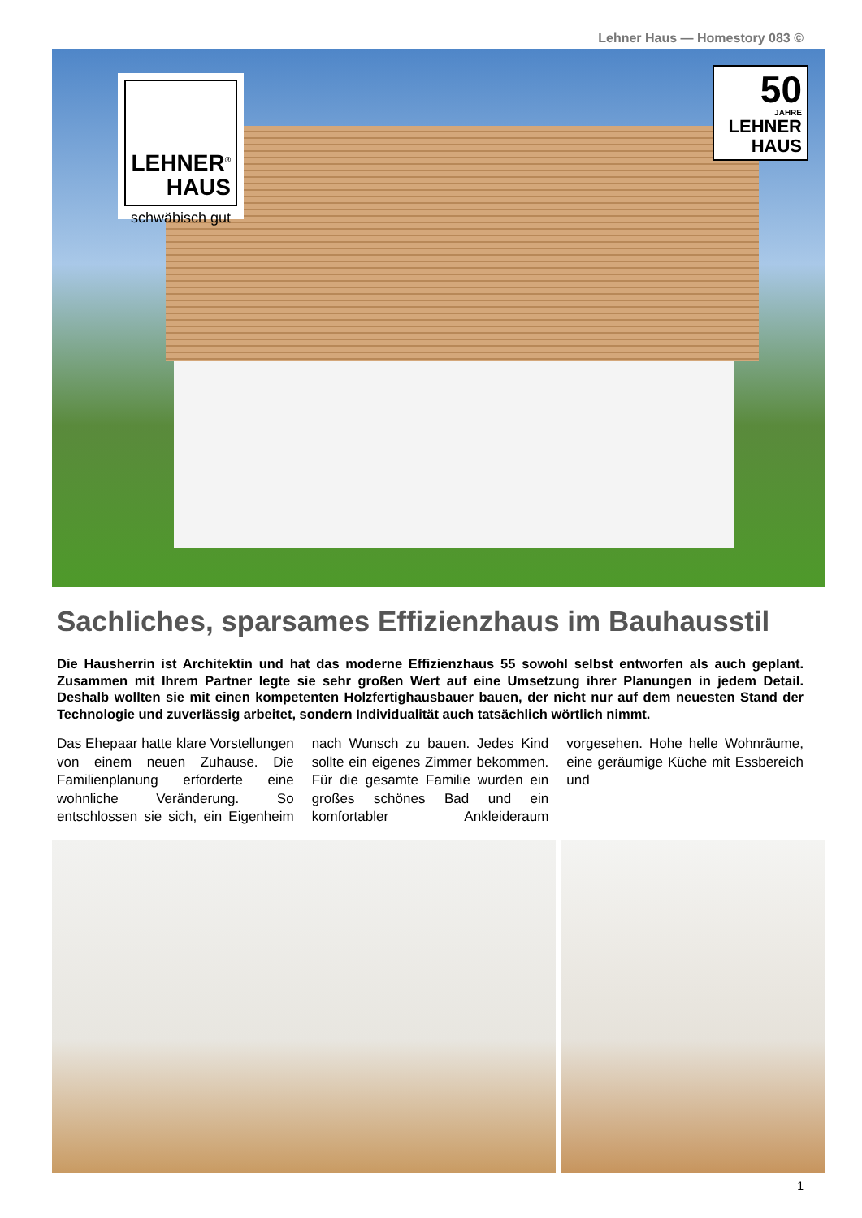Lehner Haus — Homestory 083 ©
LEHNER<sup>®</sup>
HAUS
schwäbisch gut
50
JAHRE
LEHNER
HAUS
Sachliches, sparsames Effizienzhaus im Bauhausstil
Die Hausherrin ist Architektin und hat das moderne Effizienzhaus 55 sowohl selbst entworfen als auch geplant. Zusammen mit Ihrem Partner legte sie sehr großen Wert auf eine Umsetzung ihrer Planungen in jedem Detail. Deshalb wollten sie mit einen kompetenten Holzfertighausbauer bauen, der nicht nur auf dem neuesten Stand der Technologie und zuverlässig arbeitet, sondern Individualität auch tatsächlich wörtlich nimmt.
Das Ehepaar hatte klare Vorstellungen von einem neuen Zuhause. Die Familienplanung erforderte eine wohnliche Veränderung. So entschlossen sie sich, ein Eigenheim nach Wunsch zu bauen. Jedes Kind sollte ein eigenes Zimmer bekommen. Für die gesamte Familie wurden ein großes schönes Bad und ein komfortabler Ankleideraum vorgesehen. Hohe helle Wohnräume, eine geräumige Küche mit Essbereich und
1